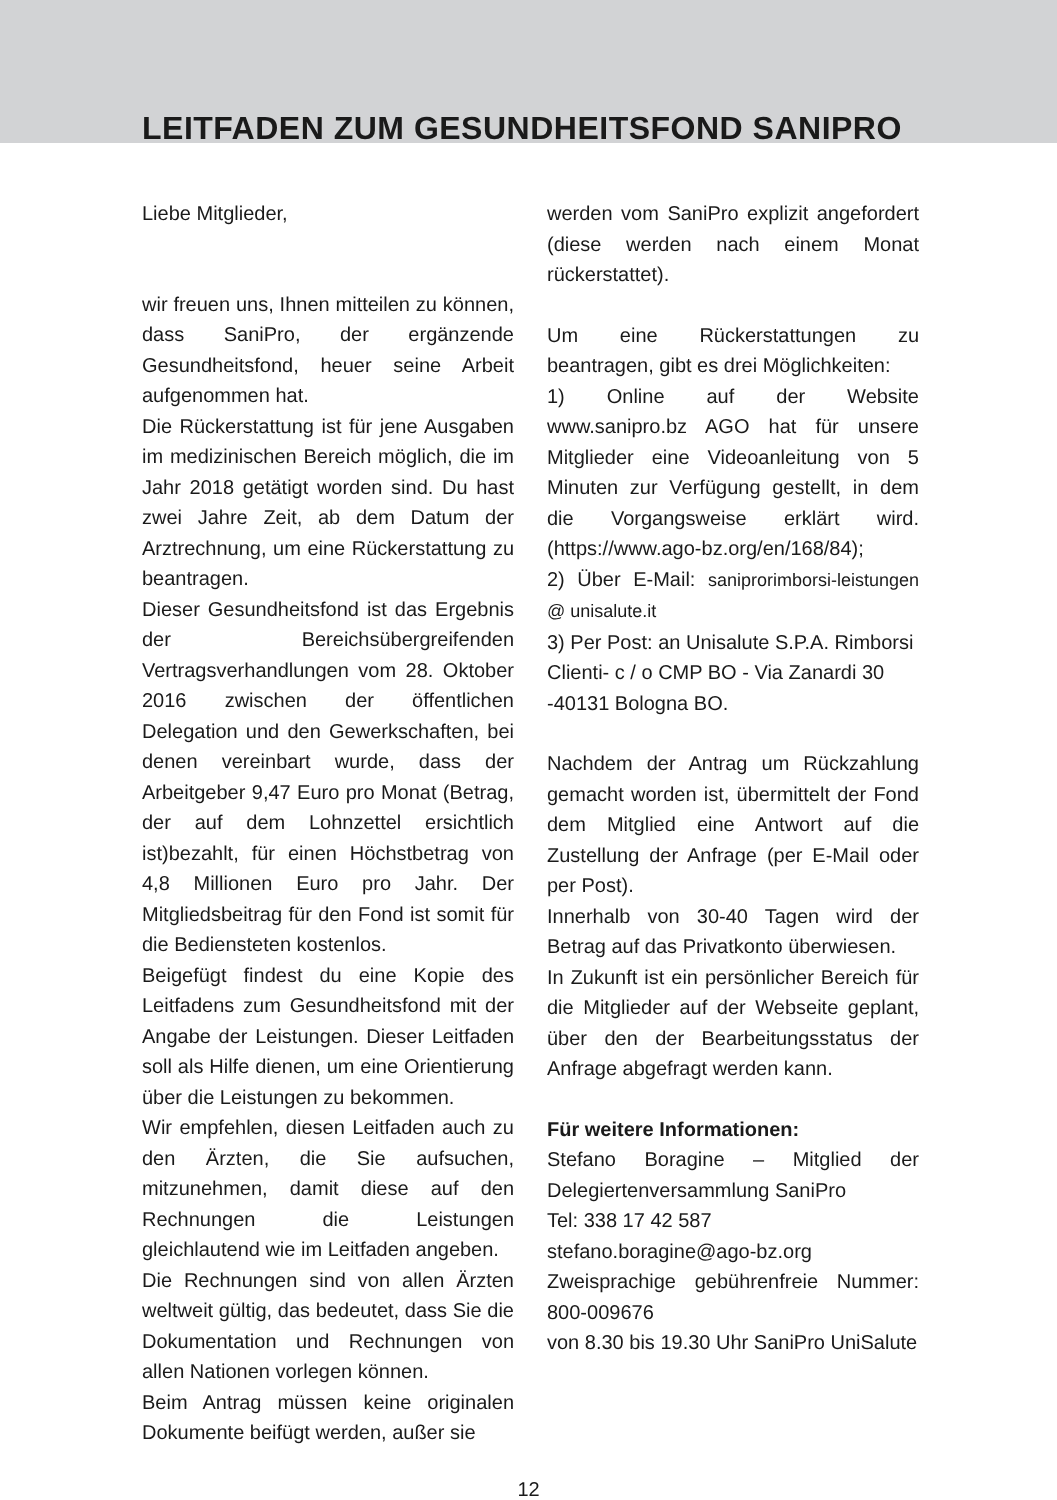LEITFADEN ZUM GESUNDHEITSFOND SANIPRO
Liebe Mitglieder,
wir freuen uns, Ihnen mitteilen zu können, dass SaniPro, der ergänzende Gesundheitsfond, heuer seine Arbeit aufgenommen hat.
Die Rückerstattung ist für jene Ausgaben im medizinischen Bereich möglich, die im Jahr 2018 getätigt worden sind. Du hast zwei Jahre Zeit, ab dem Datum der Arztrechnung, um eine Rückerstattung zu beantragen.
Dieser Gesundheitsfond ist das Ergebnis der Bereichsübergreifenden Vertragsverhandlungen vom 28. Oktober 2016 zwischen der öffentlichen Delegation und den Gewerkschaften, bei denen vereinbart wurde, dass der Arbeitgeber 9,47 Euro pro Monat (Betrag, der auf dem Lohnzettel ersichtlich ist)bezahlt, für einen Höchstbetrag von 4,8 Millionen Euro pro Jahr. Der Mitgliedsbeitrag für den Fond ist somit für die Bediensteten kostenlos.
Beigefügt findest du eine Kopie des Leitfadens zum Gesundheitsfond mit der Angabe der Leistungen. Dieser Leitfaden soll als Hilfe dienen, um eine Orientierung über die Leistungen zu bekommen.
Wir empfehlen, diesen Leitfaden auch zu den Ärzten, die Sie aufsuchen, mitzunehmen, damit diese auf den Rechnungen die Leistungen gleichlautend wie im Leitfaden angeben.
Die Rechnungen sind von allen Ärzten weltweit gültig, das bedeutet, dass Sie die Dokumentation und Rechnungen von allen Nationen vorlegen können.
Beim Antrag müssen keine originalen Dokumente beifügt werden, außer sie
werden vom SaniPro explizit angefordert (diese werden nach einem Monat rückerstattet).
Um eine Rückerstattungen zu beantragen, gibt es drei Möglichkeiten:
1) Online auf der Website www.sanipro.bz AGO hat für unsere Mitglieder eine Videoanleitung von 5 Minuten zur Verfügung gestellt, in dem die Vorgangsweise erklärt wird. (https://www.ago-bz.org/en/168/84);
2) Über E-Mail: saniprorimborsi-leistungen @ unisalute.it
3) Per Post: an Unisalute S.P.A. Rimborsi Clienti- c / o CMP BO - Via Zanardi 30 -40131 Bologna BO.
Nachdem der Antrag um Rückzahlung gemacht worden ist, übermittelt der Fond dem Mitglied eine Antwort auf die Zustellung der Anfrage (per E-Mail oder per Post).
Innerhalb von 30-40 Tagen wird der Betrag auf das Privatkonto überwiesen.
In Zukunft ist ein persönlicher Bereich für die Mitglieder auf der Webseite geplant, über den der Bearbeitungsstatus der Anfrage abgefragt werden kann.
Für weitere Informationen:
Stefano Boragine – Mitglied der Delegiertenversammlung SaniPro
Tel: 338 17 42 587
stefano.boragine@ago-bz.org
Zweisprachige gebührenfreie Nummer: 800-009676
von 8.30 bis 19.30 Uhr SaniPro UniSalute
12